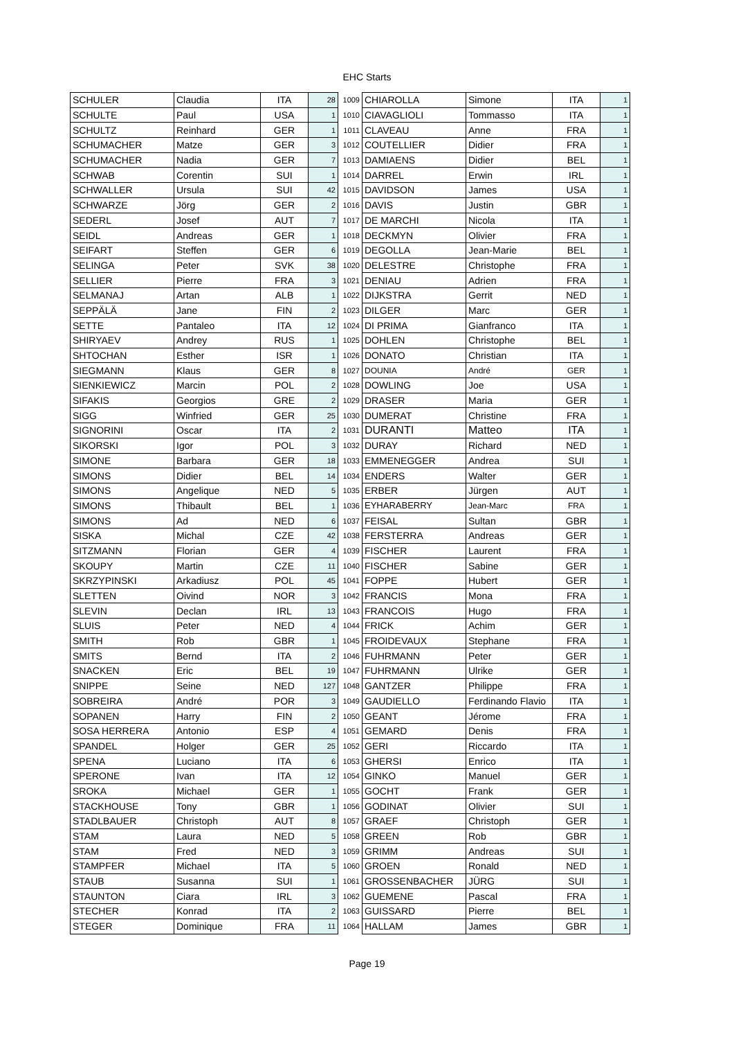EHC Starts
| SCHULER | Claudia | ITA | 28 | 1009 | CHIAROLLA | Simone | ITA | 1 |
| SCHULTE | Paul | USA | 1 | 1010 | CIAVAGLIOLI | Tommasso | ITA | 1 |
| SCHULTZ | Reinhard | GER | 1 | 1011 | CLAVEAU | Anne | FRA | 1 |
| SCHUMACHER | Matze | GER | 3 | 1012 | COUTELLIER | Didier | FRA | 1 |
| SCHUMACHER | Nadia | GER | 7 | 1013 | DAMIAENS | Didier | BEL | 1 |
| SCHWAB | Corentin | SUI | 1 | 1014 | DARREL | Erwin | IRL | 1 |
| SCHWALLER | Ursula | SUI | 42 | 1015 | DAVIDSON | James | USA | 1 |
| SCHWARZE | Jörg | GER | 2 | 1016 | DAVIS | Justin | GBR | 1 |
| SEDERL | Josef | AUT | 7 | 1017 | DE MARCHI | Nicola | ITA | 1 |
| SEIDL | Andreas | GER | 1 | 1018 | DECKMYN | Olivier | FRA | 1 |
| SEIFART | Steffen | GER | 6 | 1019 | DEGOLLA | Jean-Marie | BEL | 1 |
| SELINGA | Peter | SVK | 38 | 1020 | DELESTRE | Christophe | FRA | 1 |
| SELLIER | Pierre | FRA | 3 | 1021 | DENIAU | Adrien | FRA | 1 |
| SELMANAJ | Artan | ALB | 1 | 1022 | DIJKSTRA | Gerrit | NED | 1 |
| SEPPÄLÄ | Jane | FIN | 2 | 1023 | DILGER | Marc | GER | 1 |
| SETTE | Pantaleo | ITA | 12 | 1024 | DI PRIMA | Gianfranco | ITA | 1 |
| SHIRYAEV | Andrey | RUS | 1 | 1025 | DOHLEN | Christophe | BEL | 1 |
| SHTOCHAN | Esther | ISR | 1 | 1026 | DONATO | Christian | ITA | 1 |
| SIEGMANN | Klaus | GER | 8 | 1027 | DOUNIA | André | GER | 1 |
| SIENKIEWICZ | Marcin | POL | 2 | 1028 | DOWLING | Joe | USA | 1 |
| SIFAKIS | Georgios | GRE | 2 | 1029 | DRASER | Maria | GER | 1 |
| SIGG | Winfried | GER | 25 | 1030 | DUMERAT | Christine | FRA | 1 |
| SIGNORINI | Oscar | ITA | 2 | 1031 | DURANTI | Matteo | ITA | 1 |
| SIKORSKI | Igor | POL | 3 | 1032 | DURAY | Richard | NED | 1 |
| SIMONE | Barbara | GER | 18 | 1033 | EMMENEGGER | Andrea | SUI | 1 |
| SIMONS | Didier | BEL | 14 | 1034 | ENDERS | Walter | GER | 1 |
| SIMONS | Angelique | NED | 5 | 1035 | ERBER | Jürgen | AUT | 1 |
| SIMONS | Thibault | BEL | 1 | 1036 | EYHARABERRY | Jean-Marc | FRA | 1 |
| SIMONS | Ad | NED | 6 | 1037 | FEISAL | Sultan | GBR | 1 |
| SISKA | Michal | CZE | 42 | 1038 | FERSTERRA | Andreas | GER | 1 |
| SITZMANN | Florian | GER | 4 | 1039 | FISCHER | Laurent | FRA | 1 |
| SKOUPY | Martin | CZE | 11 | 1040 | FISCHER | Sabine | GER | 1 |
| SKRZYPINSKI | Arkadiusz | POL | 45 | 1041 | FOPPE | Hubert | GER | 1 |
| SLETTEN | Oivind | NOR | 3 | 1042 | FRANCIS | Mona | FRA | 1 |
| SLEVIN | Declan | IRL | 13 | 1043 | FRANCOIS | Hugo | FRA | 1 |
| SLUIS | Peter | NED | 4 | 1044 | FRICK | Achim | GER | 1 |
| SMITH | Rob | GBR | 1 | 1045 | FROIDEVAUX | Stephane | FRA | 1 |
| SMITS | Bernd | ITA | 2 | 1046 | FUHRMANN | Peter | GER | 1 |
| SNACKEN | Eric | BEL | 19 | 1047 | FUHRMANN | Ulrike | GER | 1 |
| SNIPPE | Seine | NED | 127 | 1048 | GANTZER | Philippe | FRA | 1 |
| SOBREIRA | André | POR | 3 | 1049 | GAUDIELLO | Ferdinando Flavio | ITA | 1 |
| SOPANEN | Harry | FIN | 2 | 1050 | GEANT | Jérome | FRA | 1 |
| SOSA HERRERA | Antonio | ESP | 4 | 1051 | GEMARD | Denis | FRA | 1 |
| SPANDEL | Holger | GER | 25 | 1052 | GERI | Riccardo | ITA | 1 |
| SPENA | Luciano | ITA | 6 | 1053 | GHERSI | Enrico | ITA | 1 |
| SPERONE | Ivan | ITA | 12 | 1054 | GINKO | Manuel | GER | 1 |
| SROKA | Michael | GER | 1 | 1055 | GOCHT | Frank | GER | 1 |
| STACKHOUSE | Tony | GBR | 1 | 1056 | GODINAT | Olivier | SUI | 1 |
| STADLBAUER | Christoph | AUT | 8 | 1057 | GRAEF | Christoph | GER | 1 |
| STAM | Laura | NED | 5 | 1058 | GREEN | Rob | GBR | 1 |
| STAM | Fred | NED | 3 | 1059 | GRIMM | Andreas | SUI | 1 |
| STAMPFER | Michael | ITA | 5 | 1060 | GROEN | Ronald | NED | 1 |
| STAUB | Susanna | SUI | 1 | 1061 | GROSSENBACHER | JÜRG | SUI | 1 |
| STAUNTON | Ciara | IRL | 3 | 1062 | GUEMENE | Pascal | FRA | 1 |
| STECHER | Konrad | ITA | 2 | 1063 | GUISSARD | Pierre | BEL | 1 |
| STEGER | Dominique | FRA | 11 | 1064 | HALLAM | James | GBR | 1 |
Page 19